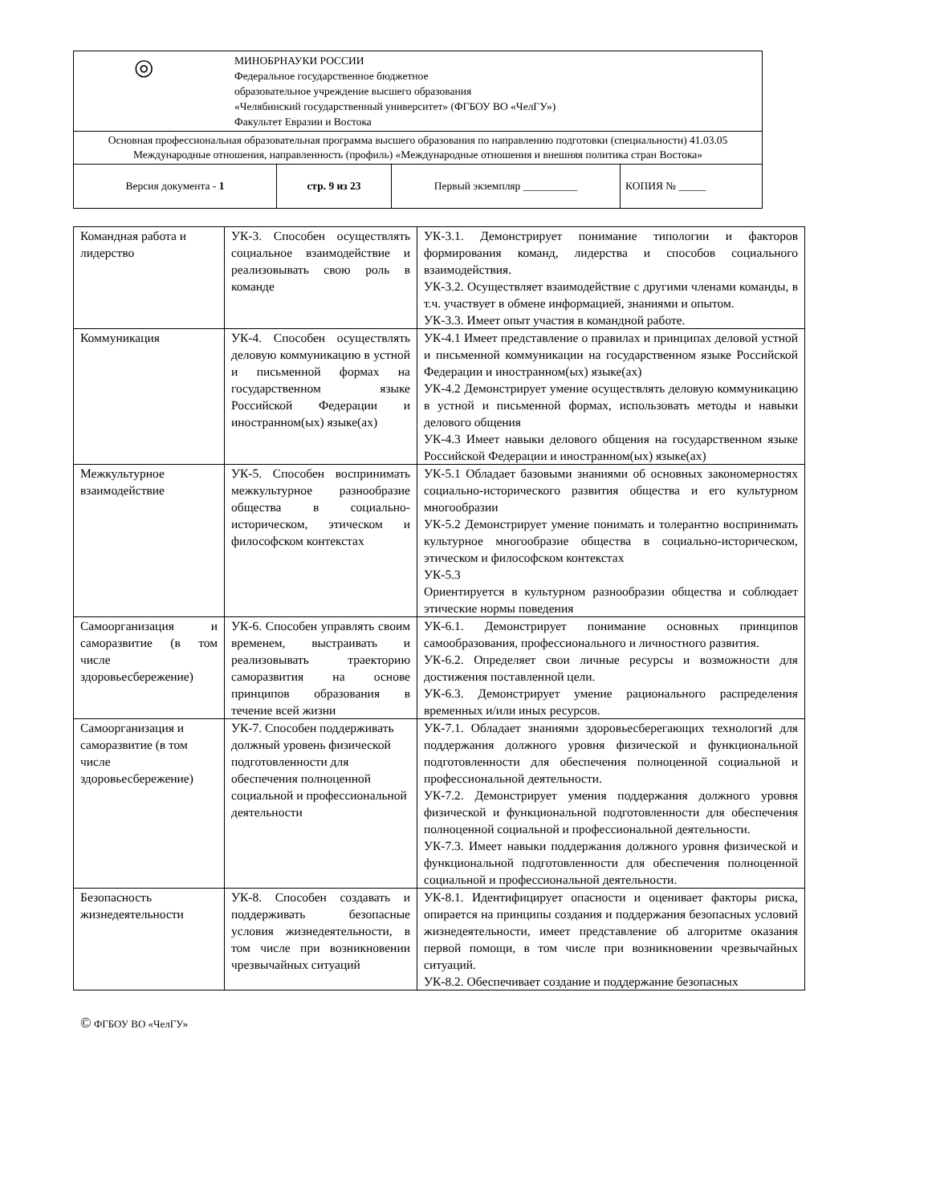| ◎ МИНОБРНАУКИ РОССИИ Федеральное государственное бюджетное образовательное учреждение высшего образования «Челябинский государственный университет» (ФГБОУ ВО «ЧелГУ») Факультет Евразии и Востока | | | |
| Основная профессиональная образовательная программа высшего образования по направлению подготовки (специальности) 41.03.05 Международные отношения, направленность (профиль) «Международные отношения и внешняя политика стран Востока» | | | |
| Версия документа - 1 | стр. 9 из 23 | Первый экземпляр __________ | КОПИЯ № _____ |
| Командная работа и лидерство | УК-3. Способен осуществлять социальное взаимодействие и реализовывать свою роль в команде | УК-3.1. Демонстрирует понимание типологии и факторов формирования команд, лидерства и способов социального взаимодействия. УК-3.2. Осуществляет взаимодействие с другими членами команды, в т.ч. участвует в обмене информацией, знаниями и опытом. УК-3.3. Имеет опыт участия в командной работе. |
| Коммуникация | УК-4. Способен осуществлять деловую коммуникацию в устной и письменной формах на государственном языке Российской Федерации и иностранном(ых) языке(ах) | УК-4.1 Имеет представление о правилах и принципах деловой устной и письменной коммуникации на государственном языке Российской Федерации и иностранном(ых) языке(ах) УК-4.2 Демонстрирует умение осуществлять деловую коммуникацию в устной и письменной формах, использовать методы и навыки делового общения УК-4.3 Имеет навыки делового общения на государственном языке Российской Федерации и иностранном(ых) языке(ах) |
| Межкультурное взаимодействие | УК-5. Способен воспринимать межкультурное разнообразие общества в социально-историческом, этическом и философском контекстах | УК-5.1 Обладает базовыми знаниями об основных закономерностях социально-исторического развития общества и его культурном многообразии УК-5.2 Демонстрирует умение понимать и толерантно воспринимать культурное многообразие общества в социально-историческом, этическом и философском контекстах УК-5.3 Ориентируется в культурном разнообразии общества и соблюдает этические нормы поведения |
| Самоорганизация и саморазвитие (в том числе здоровьесбережение) | УК-6. Способен управлять своим временем, выстраивать и реализовывать траекторию саморазвития на основе принципов образования в течение всей жизни | УК-6.1. Демонстрирует понимание основных принципов самообразования, профессионального и личностного развития. УК-6.2. Определяет свои личные ресурсы и возможности для достижения поставленной цели. УК-6.3. Демонстрирует умение рационального распределения временных и/или иных ресурсов. |
| Самоорганизация и саморазвитие (в том числе здоровьесбережение) | УК-7. Способен поддерживать должный уровень физической подготовленности для обеспечения полноценной социальной и профессиональной деятельности | УК-7.1. Обладает знаниями здоровьесберегающих технологий для поддержания должного уровня физической и функциональной подготовленности для обеспечения полноценной социальной и профессиональной деятельности. УК-7.2. Демонстрирует умения поддержания должного уровня физической и функциональной подготовленности для обеспечения полноценной социальной и профессиональной деятельности. УК-7.3. Имеет навыки поддержания должного уровня физической и функциональной подготовленности для обеспечения полноценной социальной и профессиональной деятельности. |
| Безопасность жизнедеятельности | УК-8. Способен создавать и поддерживать безопасные условия жизнедеятельности, в том числе при возникновении чрезвычайных ситуаций | УК-8.1. Идентифицирует опасности и оценивает факторы риска, опирается на принципы создания и поддержания безопасных условий жизнедеятельности, имеет представление об алгоритме оказания первой помощи, в том числе при возникновении чрезвычайных ситуаций. УК-8.2. Обеспечивает создание и поддержание безопасных |
© ФГБОУ ВО «ЧелГУ»